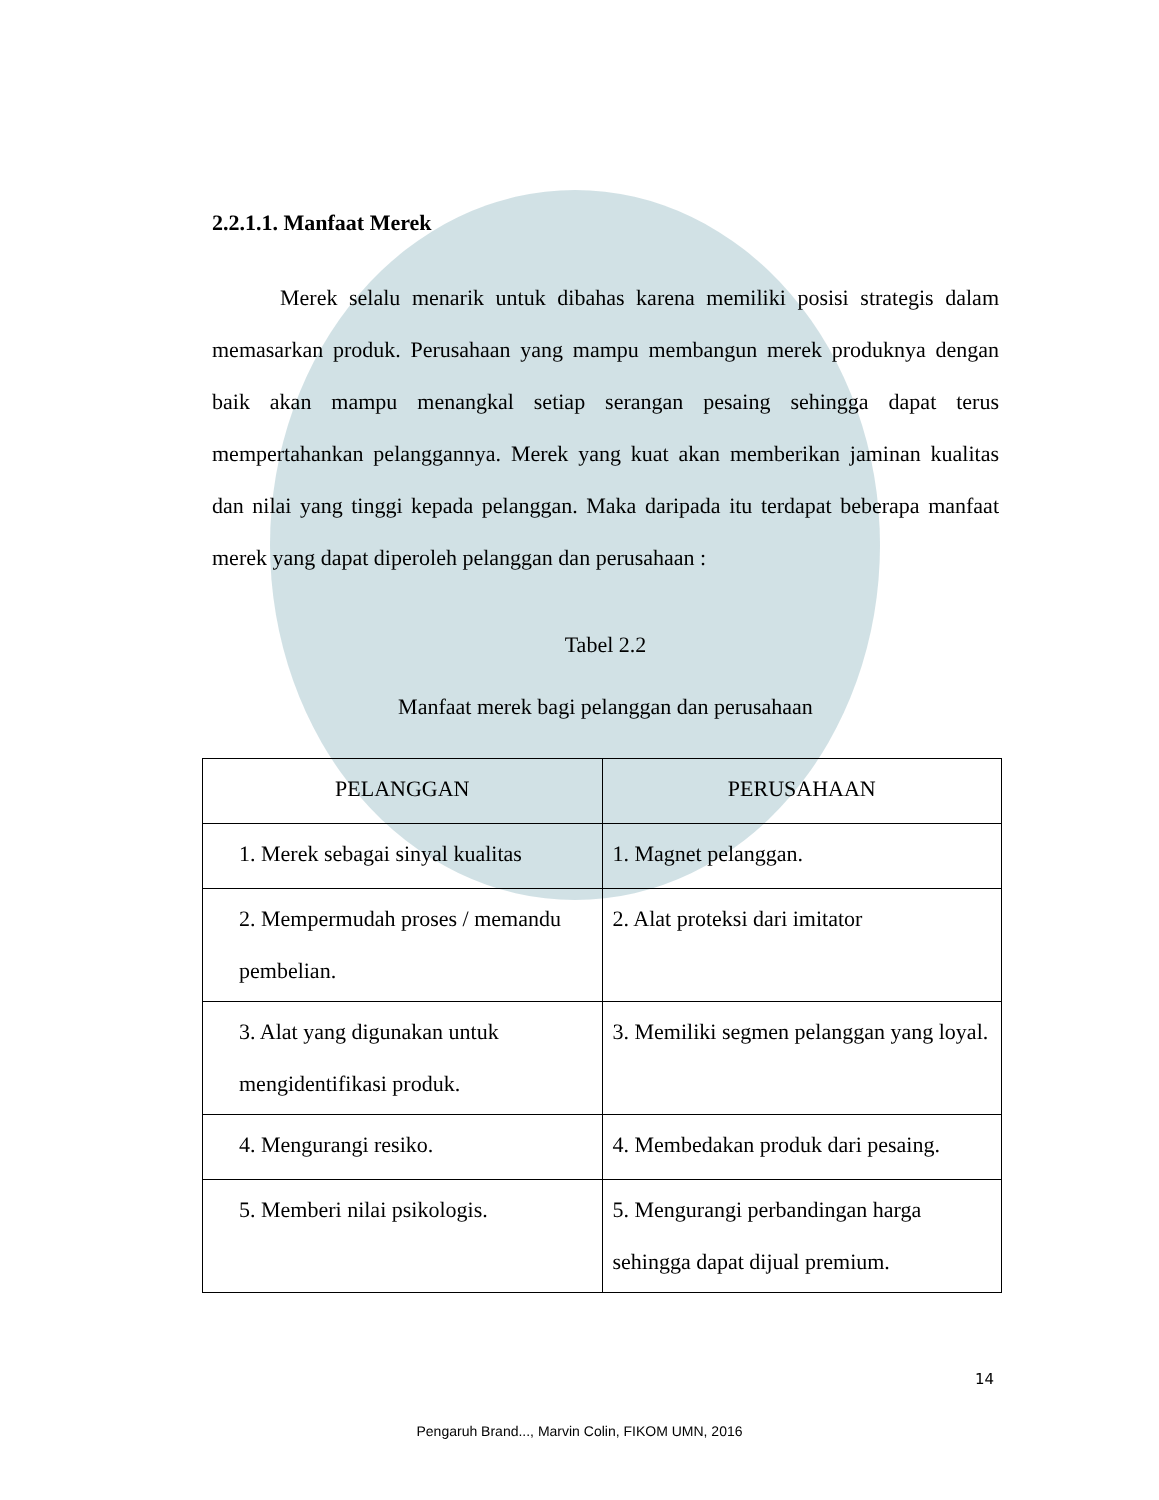2.2.1.1. Manfaat Merek
Merek selalu menarik untuk dibahas karena memiliki posisi strategis dalam memasarkan produk. Perusahaan yang mampu membangun merek produknya dengan baik akan mampu menangkal setiap serangan pesaing sehingga dapat terus mempertahankan pelanggannya. Merek yang kuat akan memberikan jaminan kualitas dan nilai yang tinggi kepada pelanggan. Maka daripada itu terdapat beberapa manfaat merek yang dapat diperoleh pelanggan dan perusahaan :
Tabel 2.2
Manfaat merek bagi pelanggan dan perusahaan
| PELANGGAN | PERUSAHAAN |
| --- | --- |
| 1. Merek sebagai sinyal kualitas | 1. Magnet pelanggan. |
| 2. Mempermudah proses / memandu pembelian. | 2. Alat proteksi dari imitator |
| 3. Alat yang digunakan untuk mengidentifikasi produk. | 3. Memiliki segmen pelanggan yang loyal. |
| 4. Mengurangi resiko. | 4. Membedakan produk dari pesaing. |
| 5. Memberi nilai psikologis. | 5. Mengurangi perbandingan harga sehingga dapat dijual premium. |
14
Pengaruh Brand..., Marvin Colin, FIKOM UMN, 2016